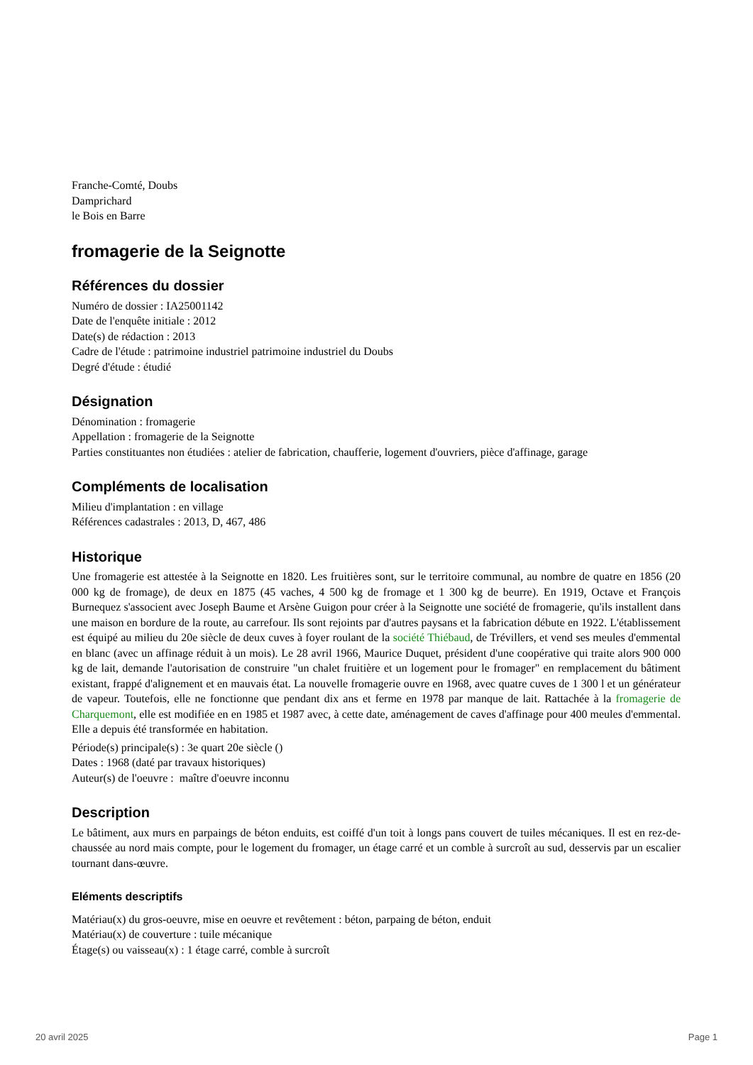Franche-Comté, Doubs
Damprichard
le Bois en Barre
fromagerie de la Seignotte
Références du dossier
Numéro de dossier : IA25001142
Date de l'enquête initiale : 2012
Date(s) de rédaction : 2013
Cadre de l'étude : patrimoine industriel patrimoine industriel du Doubs
Degré d'étude : étudié
Désignation
Dénomination : fromagerie
Appellation : fromagerie de la Seignotte
Parties constituantes non étudiées : atelier de fabrication, chaufferie, logement d'ouvriers, pièce d'affinage, garage
Compléments de localisation
Milieu d'implantation : en village
Références cadastrales : 2013, D, 467, 486
Historique
Une fromagerie est attestée à la Seignotte en 1820. Les fruitières sont, sur le territoire communal, au nombre de quatre en 1856 (20 000 kg de fromage), de deux en 1875 (45 vaches, 4 500 kg de fromage et 1 300 kg de beurre). En 1919, Octave et François Burnequez s'associent avec Joseph Baume et Arsène Guigon pour créer à la Seignotte une société de fromagerie, qu'ils installent dans une maison en bordure de la route, au carrefour. Ils sont rejoints par d'autres paysans et la fabrication débute en 1922. L'établissement est équipé au milieu du 20e siècle de deux cuves à foyer roulant de la société Thiébaud, de Trévillers, et vend ses meules d'emmental en blanc (avec un affinage réduit à un mois). Le 28 avril 1966, Maurice Duquet, président d'une coopérative qui traite alors 900 000 kg de lait, demande l'autorisation de construire "un chalet fruitière et un logement pour le fromager" en remplacement du bâtiment existant, frappé d'alignement et en mauvais état. La nouvelle fromagerie ouvre en 1968, avec quatre cuves de 1 300 l et un générateur de vapeur. Toutefois, elle ne fonctionne que pendant dix ans et ferme en 1978 par manque de lait. Rattachée à la fromagerie de Charquemont, elle est modifiée en en 1985 et 1987 avec, à cette date, aménagement de caves d'affinage pour 400 meules d'emmental. Elle a depuis été transformée en habitation.
Période(s) principale(s) : 3e quart 20e siècle ()
Dates : 1968 (daté par travaux historiques)
Auteur(s) de l'oeuvre : maître d'oeuvre inconnu
Description
Le bâtiment, aux murs en parpaings de béton enduits, est coiffé d'un toit à longs pans couvert de tuiles mécaniques. Il est en rez-de-chaussée au nord mais compte, pour le logement du fromager, un étage carré et un comble à surcroît au sud, desservis par un escalier tournant dans-œuvre.
Eléments descriptifs
Matériau(x) du gros-oeuvre, mise en oeuvre et revêtement : béton, parpaing de béton, enduit
Matériau(x) de couverture : tuile mécanique
Étage(s) ou vaisseau(x) : 1 étage carré, comble à surcroît
20 avril 2025 Page 1